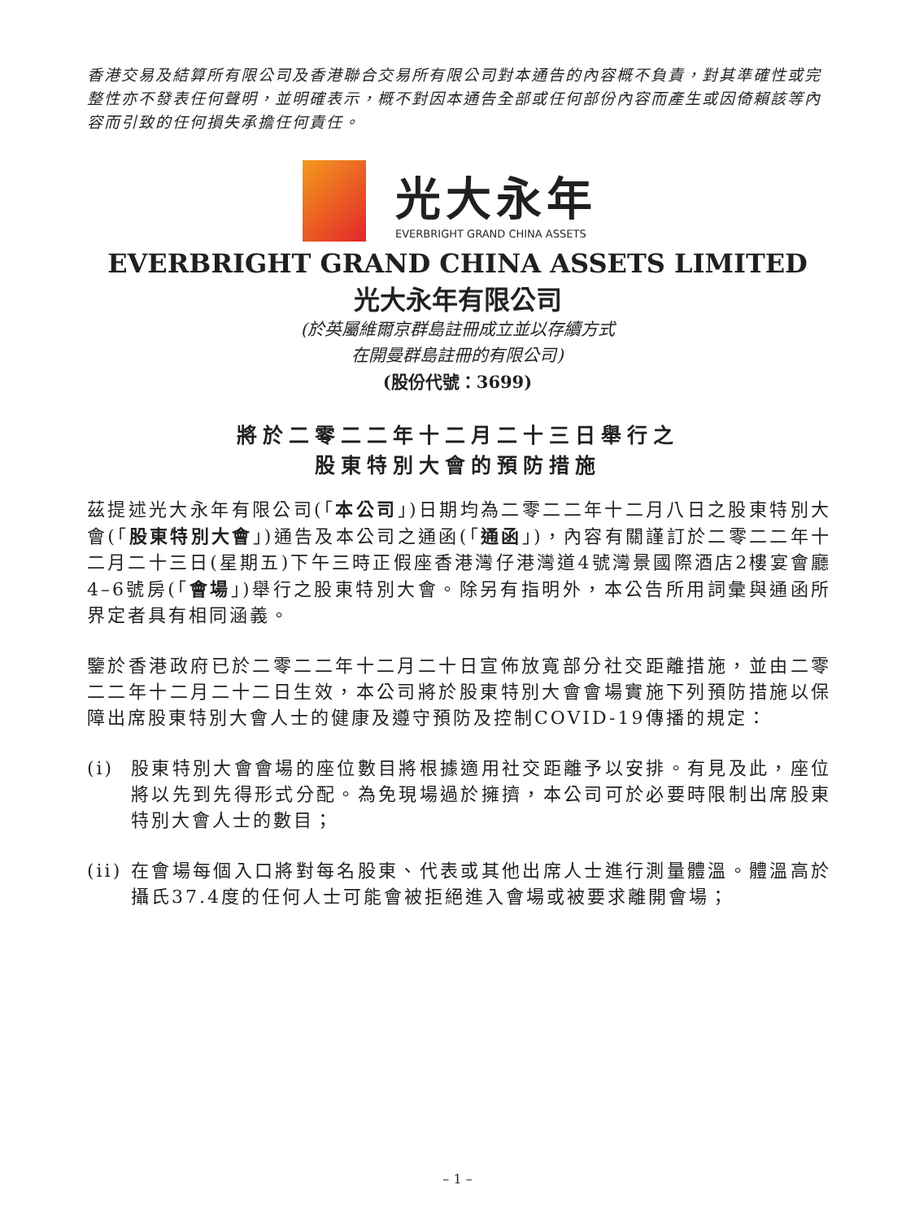香港交易及結算所有限公司及香港聯合交易所有限公司對本通告的內容概不負責，對其準確性或完整性亦不發表任何聲明，並明確表示，概不對因本通告全部或任何部份內容而產生或因倚賴該等內容而引致的任何損失承擔任何責任。
光大永年
EVERBRIGHT GRAND CHINA ASSETS
EVERBRIGHT GRAND CHINA ASSETS LIMITED
光大永年有限公司
(於英屬維爾京群島註冊成立並以存續方式
在開曼群島註冊的有限公司)
(股份代號：3699)
將於二零二二年十二月二十三日舉行之
股東特別大會的預防措施
茲提述光大永年有限公司(「本公司」)日期均為二零二二年十二月八日之股東特別大會(「股東特別大會」)通告及本公司之通函(「通函」)，內容有關謹訂於二零二二年十二月二十三日(星期五)下午三時正假座香港灣仔港灣道4號灣景國際酒店2樓宴會廳4–6號房(「會場」)舉行之股東特別大會。除另有指明外，本公告所用詞彙與通函所界定者具有相同涵義。
鑒於香港政府已於二零二二年十二月二十日宣佈放寬部分社交距離措施，並由二零二二年十二月二十二日生效，本公司將於股東特別大會會場實施下列預防措施以保障出席股東特別大會人士的健康及遵守預防及控制COVID-19傳播的規定：
(i) 股東特別大會會場的座位數目將根據適用社交距離予以安排。有見及此，座位將以先到先得形式分配。為免現場過於擁擠，本公司可於必要時限制出席股東特別大會人士的數目；
(ii) 在會場每個入口將對每名股東、代表或其他出席人士進行測量體溫。體溫高於攝氏37.4度的任何人士可能會被拒絕進入會場或被要求離開會場；
– 1 –